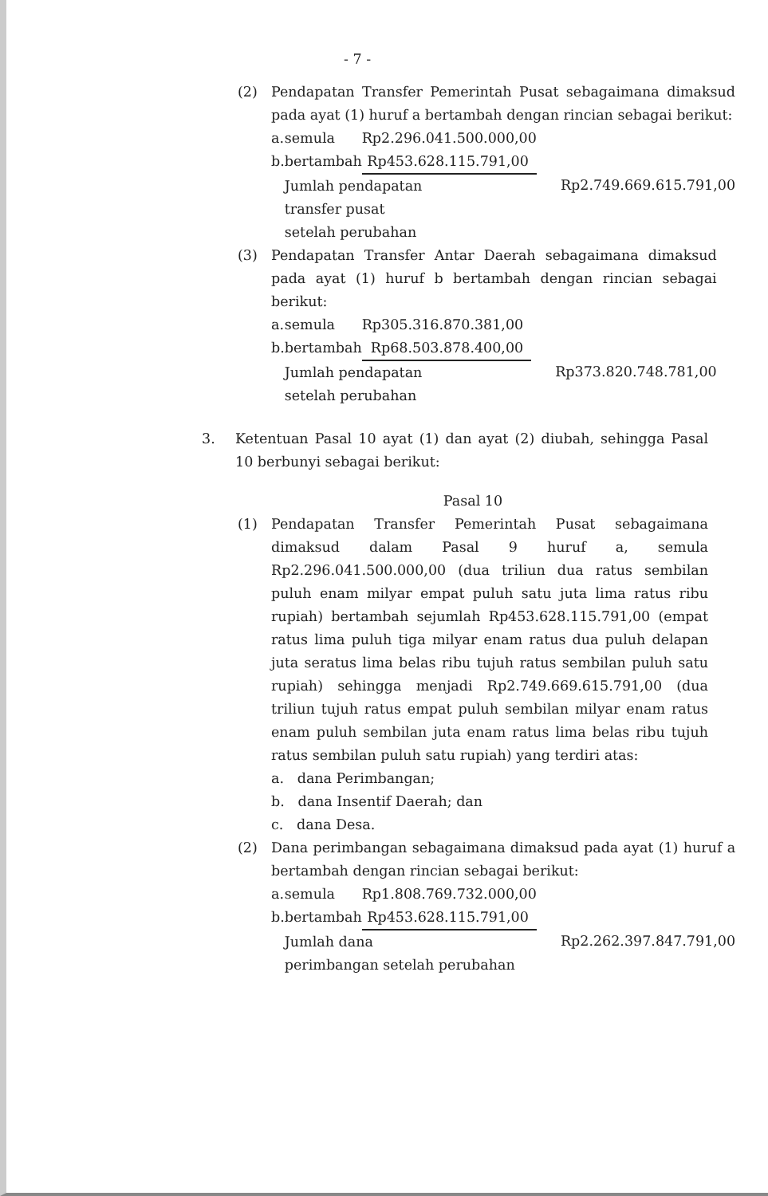- 7 -
(2) Pendapatan Transfer Pemerintah Pusat sebagaimana dimaksud pada ayat (1) huruf a bertambah dengan rincian sebagai berikut:
| a. | semula | Rp2.296.041.500.000,00 | |
| b. | bertambah | Rp453.628.115.791,00 | |
| | Jumlah pendapatan transfer pusat setelah perubahan | | Rp2.749.669.615.791,00 |
(3) Pendapatan Transfer Antar Daerah sebagaimana dimaksud pada ayat (1) huruf b bertambah dengan rincian sebagai berikut:
| a. | semula | Rp305.316.870.381,00 | |
| b. | bertambah | Rp68.503.878.400,00 | |
| | Jumlah pendapatan setelah perubahan | | Rp373.820.748.781,00 |
3. Ketentuan Pasal 10 ayat (1) dan ayat (2) diubah, sehingga Pasal 10 berbunyi sebagai berikut:
Pasal 10
(1) Pendapatan Transfer Pemerintah Pusat sebagaimana dimaksud dalam Pasal 9 huruf a, semula Rp2.296.041.500.000,00 (dua triliun dua ratus sembilan puluh enam milyar empat puluh satu juta lima ratus ribu rupiah) bertambah sejumlah Rp453.628.115.791,00 (empat ratus lima puluh tiga milyar enam ratus dua puluh delapan juta seratus lima belas ribu tujuh ratus sembilan puluh satu rupiah) sehingga menjadi Rp2.749.669.615.791,00 (dua triliun tujuh ratus empat puluh sembilan milyar enam ratus enam puluh sembilan juta enam ratus lima belas ribu tujuh ratus sembilan puluh satu rupiah) yang terdiri atas:
a. dana Perimbangan;
b. dana Insentif Daerah; dan
c. dana Desa.
(2) Dana perimbangan sebagaimana dimaksud pada ayat (1) huruf a bertambah dengan rincian sebagai berikut:
| a. | semula | Rp1.808.769.732.000,00 | |
| b. | bertambah | Rp453.628.115.791,00 | |
| | Jumlah dana perimbangan setelah perubahan | | Rp2.262.397.847.791,00 |